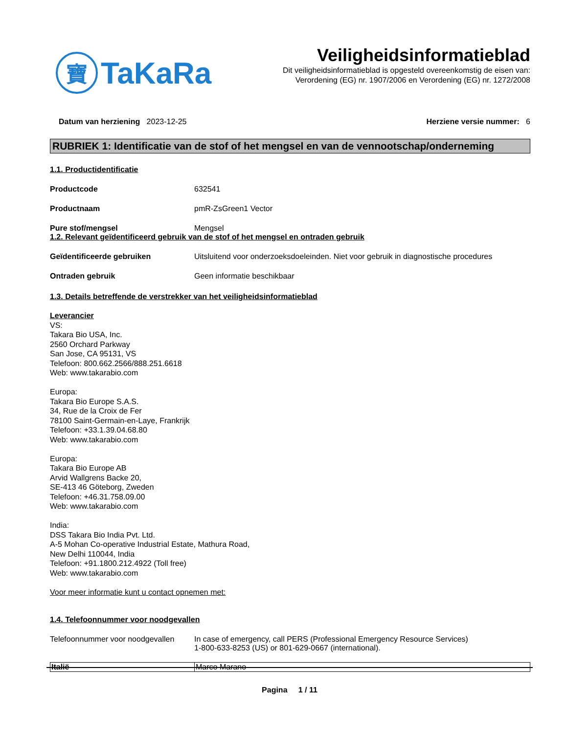寶
TaKaRa
Veiligheidsinformatieblad
Dit veiligheidsinformatieblad is opgesteld overeenkomstig de eisen van:
Verordening (EG) nr. 1907/2006 en Verordening (EG) nr. 1272/2008
Datum van herziening 2023-12-25
Herziene versie nummer: 6
RUBRIEK 1: Identificatie van de stof of het mengsel en van de vennootschap/onderneming
1.1. Productidentificatie
Productcode 632541
Productnaam pmR-ZsGreen1 Vector
Pure stof/mengsel Mengsel
1.2. Relevant geïdentificeerd gebruik van de stof of het mengsel en ontraden gebruik
Geïdentificeerde gebruiken Uitsluitend voor onderzoeksdoeleinden. Niet voor gebruik in diagnostische procedures
Ontraden gebruik Geen informatie beschikbaar
1.3. Details betreffende de verstrekker van het veiligheidsinformatieblad
Leverancier
VS:
Takara Bio USA, Inc.
2560 Orchard Parkway
San Jose, CA 95131, VS
Telefoon: 800.662.2566/888.251.6618
Web: www.takarabio.com
Europa:
Takara Bio Europe S.A.S.
34, Rue de la Croix de Fer
78100 Saint-Germain-en-Laye, Frankrijk
Telefoon: +33.1.39.04.68.80
Web: www.takarabio.com
Europa:
Takara Bio Europe AB
Arvid Wallgrens Backe 20,
SE-413 46 Göteborg, Zweden
Telefoon: +46.31.758.09.00
Web: www.takarabio.com
India:
DSS Takara Bio India Pvt. Ltd.
A-5 Mohan Co-operative Industrial Estate, Mathura Road,
New Delhi 110044, India
Telefoon: +91.1800.212.4922 (Toll free)
Web: www.takarabio.com
Voor meer informatie kunt u contact opnemen met:
1.4. Telefoonnummer voor noodgevallen
Telefoonnummer voor noodgevallen
In case of emergency, call PERS (Professional Emergency Resource Services)
1-800-633-8253 (US) or 801-629-0667 (international).
| Italië | Marco Marano |
Pagina 1 / 11